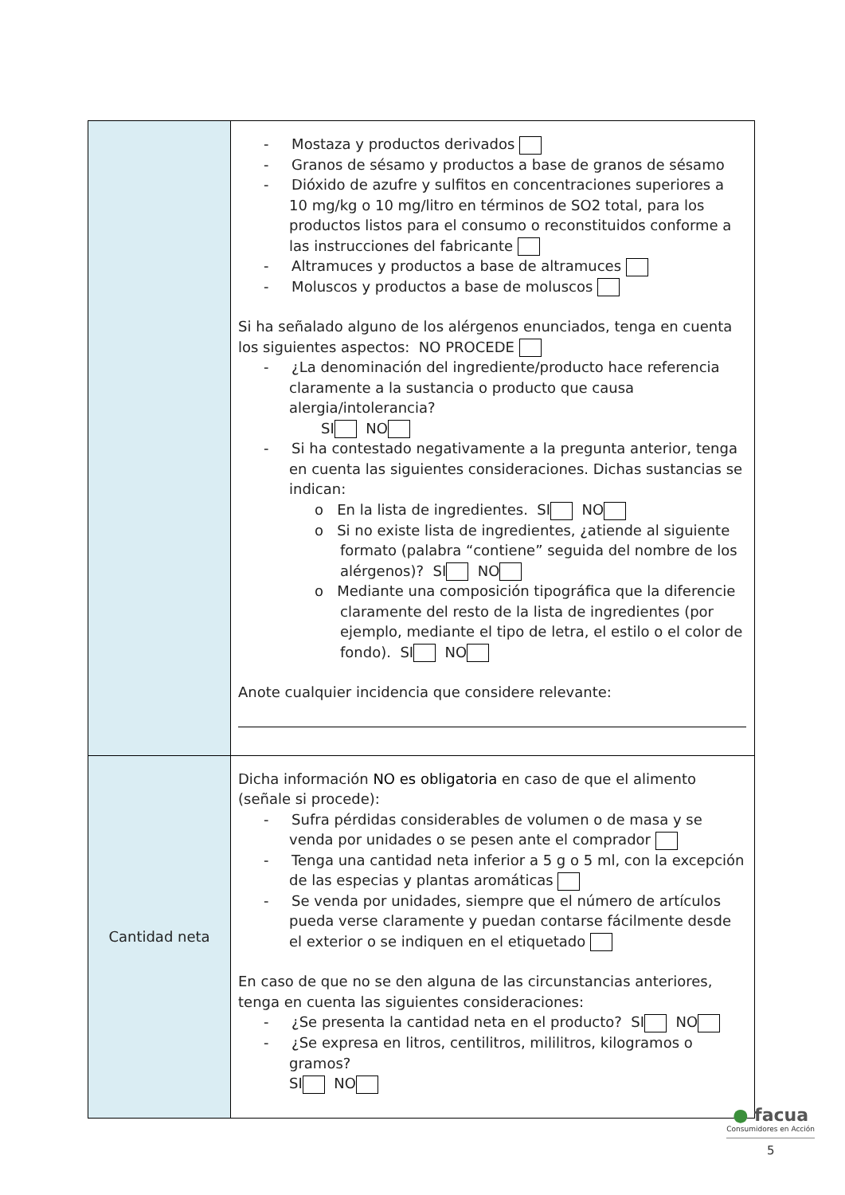| | - Mostaza y productos derivados - Granos de sésamo y productos a base de granos de sésamo - Dióxido de azufre y sulfitos en concentraciones superiores a 10 mg/kg o 10 mg/litro en términos de SO2 total, para los productos listos para el consumo o reconstituidos conforme a las instrucciones del fabricante - Altramuces y productos a base de altramuces - Moluscos y productos a base de moluscos Si ha señalado alguno de los alérgenos enunciados, tenga en cuenta los siguientes aspectos: NO PROCEDE - ¿La denominación del ingrediente/producto hace referencia claramente a la sustancia o producto que causa alergia/intolerancia? SI NO - Si ha contestado negativamente a la pregunta anterior, tenga en cuenta las siguientes consideraciones. Dichas sustancias se indican: o En la lista de ingredientes. SI NO o Si no existe lista de ingredientes, ¿atiende al siguiente formato (palabra “contiene” seguida del nombre de los alérgenos)? SI NO o Mediante una composición tipográfica que la diferencie claramente del resto de la lista de ingredientes (por ejemplo, mediante el tipo de letra, el estilo o el color de fondo). SI NO Anote cualquier incidencia que considere relevante: |
| Cantidad neta | Dicha información NO es obligatoria en caso de que el alimento (señale si procede): - Sufra pérdidas considerables de volumen o de masa y se venda por unidades o se pesen ante el comprador - Tenga una cantidad neta inferior a 5 g o 5 ml, con la excepción de las especias y plantas aromáticas - Se venda por unidades, siempre que el número de artículos pueda verse claramente y puedan contarse fácilmente desde el exterior o se indiquen en el etiquetado En caso de que no se den alguna de las circunstancias anteriores, tenga en cuenta las siguientes consideraciones: - ¿Se presenta la cantidad neta en el producto? SI NO - ¿Se expresa en litros, centilitros, mililitros, kilogramos o gramos? SI NO |
● facua
Consumidores en Acción
5